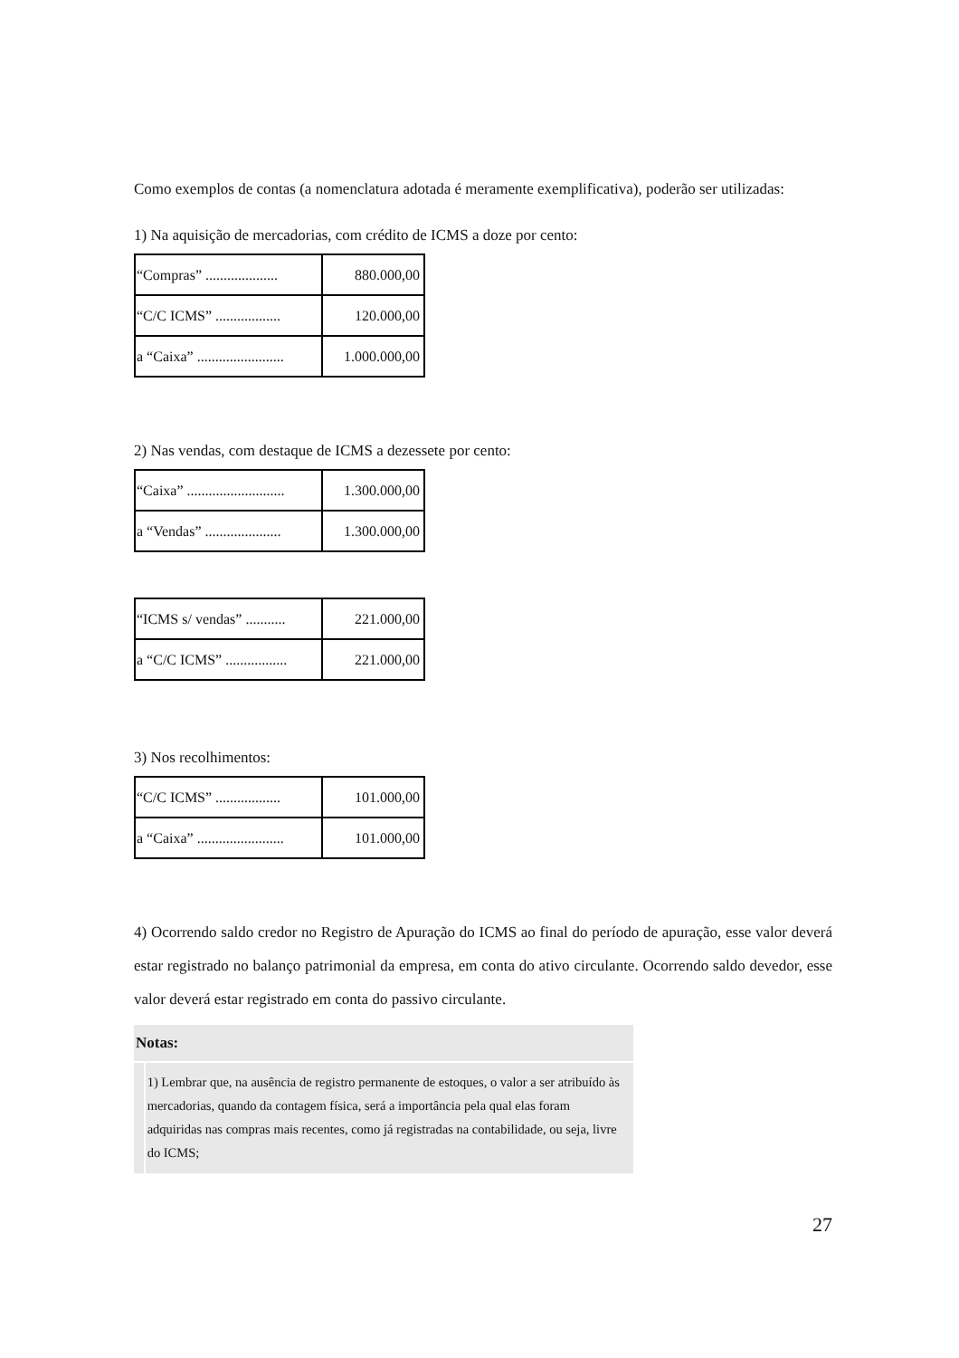Como exemplos de contas (a nomenclatura adotada é meramente exemplificativa), poderão ser utilizadas:
1) Na aquisição de mercadorias, com crédito de ICMS a doze por cento:
| “Compras” .................... | 880.000,00 |
| “C/C ICMS” .................. | 120.000,00 |
| a “Caixa” ........................ | 1.000.000,00 |
2) Nas vendas, com destaque de ICMS a dezessete por cento:
| “Caixa” ........................... | 1.300.000,00 |
| a “Vendas” ..................... | 1.300.000,00 |
| “ICMS s/ vendas” ........... | 221.000,00 |
| a “C/C ICMS” ................. | 221.000,00 |
3) Nos recolhimentos:
| “C/C ICMS” .................. | 101.000,00 |
| a “Caixa” ........................ | 101.000,00 |
4) Ocorrendo saldo credor no Registro de Apuração do ICMS ao final do período de apuração, esse valor deverá estar registrado no balanço patrimonial da empresa, em conta do ativo circulante. Ocorrendo saldo devedor, esse valor deverá estar registrado em conta do passivo circulante.
Notas:
1) Lembrar que, na ausência de registro permanente de estoques, o valor a ser atribuído às mercadorias, quando da contagem física, será a importância pela qual elas foram adquiridas nas compras mais recentes, como já registradas na contabilidade, ou seja, livre do ICMS;
27